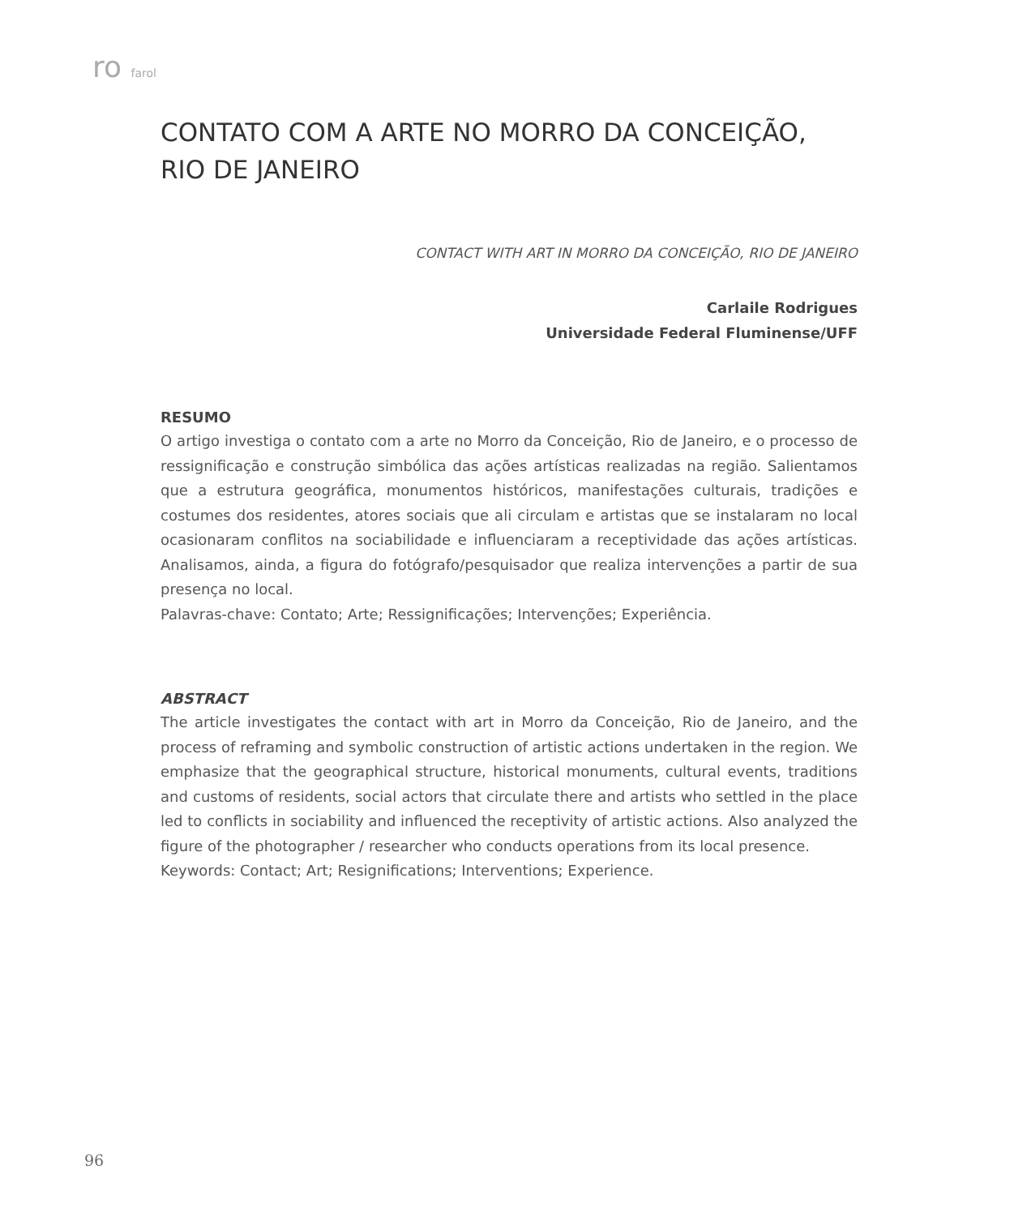ro farol
CONTATO COM A ARTE NO MORRO DA CONCEIÇÃO,
RIO DE JANEIRO
CONTACT WITH ART IN MORRO DA CONCEIÇÃO, RIO DE JANEIRO
Carlaile Rodrigues
Universidade Federal Fluminense/UFF
RESUMO
O artigo investiga o contato com a arte no Morro da Conceição, Rio de Janeiro, e o processo de ressignificação e construção simbólica das ações artísticas realizadas na região. Salientamos que a estrutura geográfica, monumentos históricos, manifestações culturais, tradições e costumes dos residentes, atores sociais que ali circulam e artistas que se instalaram no local ocasionaram conflitos na sociabilidade e influenciaram a receptividade das ações artísticas. Analisamos, ainda, a figura do fotógrafo/pesquisador que realiza intervenções a partir de sua presença no local.
Palavras-chave: Contato; Arte; Ressignificações; Intervenções; Experiência.
ABSTRACT
The article investigates the contact with art in Morro da Conceição, Rio de Janeiro, and the process of reframing and symbolic construction of artistic actions undertaken in the region. We emphasize that the geographical structure, historical monuments, cultural events, traditions and customs of residents, social actors that circulate there and artists who settled in the place led to conflicts in sociability and influenced the receptivity of artistic actions. Also analyzed the figure of the photographer / researcher who conducts operations from its local presence.
Keywords: Contact; Art; Resignifications; Interventions; Experience.
96